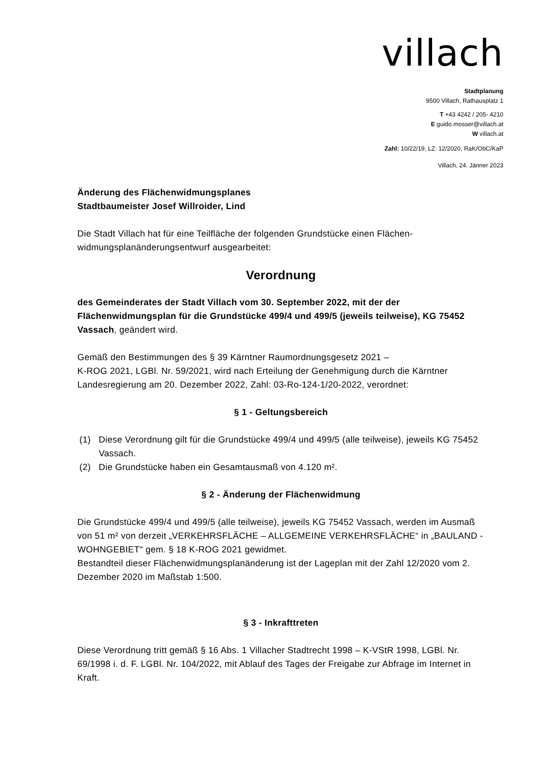villach
Stadtplanung
9500 Villach, Rathausplatz 1
T +43 4242 / 205- 4210
E guido.mosser@villach.at
W villach.at
Zahl: 10/22/19, LZ: 12/2020, RaK/ObC/KaP
Villach, 24. Jänner 2023
Änderung des Flächenwidmungsplanes
Stadtbaumeister Josef Willroider, Lind
Die Stadt Villach hat für eine Teilfläche der folgenden Grundstücke einen Flächen-widmungsplanänderungsentwurf ausgearbeitet:
Verordnung
des Gemeinderates der Stadt Villach vom 30. September 2022, mit der der Flächenwidmungsplan für die Grundstücke 499/4 und 499/5 (jeweils teilweise), KG 75452 Vassach, geändert wird.
Gemäß den Bestimmungen des § 39 Kärntner Raumordnungsgesetz 2021 –
K-ROG 2021, LGBl. Nr. 59/2021, wird nach Erteilung der Genehmigung durch die Kärntner Landesregierung am 20. Dezember 2022, Zahl: 03-Ro-124-1/20-2022, verordnet:
§ 1 - Geltungsbereich
(1) Diese Verordnung gilt für die Grundstücke 499/4 und 499/5 (alle teilweise), jeweils KG 75452 Vassach.
(2) Die Grundstücke haben ein Gesamtausmaß von 4.120 m².
§ 2 - Änderung der Flächenwidmung
Die Grundstücke 499/4 und 499/5 (alle teilweise), jeweils KG 75452 Vassach, werden im Ausmaß von 51 m² von derzeit „VERKEHRSFLÄCHE – ALLGEMEINE VERKEHRSFLÄCHE“ in „BAULAND - WOHNGEBIET“ gem. § 18 K-ROG 2021 gewidmet.
Bestandteil dieser Flächenwidmungsplanänderung ist der Lageplan mit der Zahl 12/2020 vom 2. Dezember 2020 im Maßstab 1:500.
§ 3 - Inkrafttreten
Diese Verordnung tritt gemäß § 16 Abs. 1 Villacher Stadtrecht 1998 – K-VStR 1998, LGBl. Nr. 69/1998 i. d. F. LGBl. Nr. 104/2022, mit Ablauf des Tages der Freigabe zur Abfrage im Internet in Kraft.